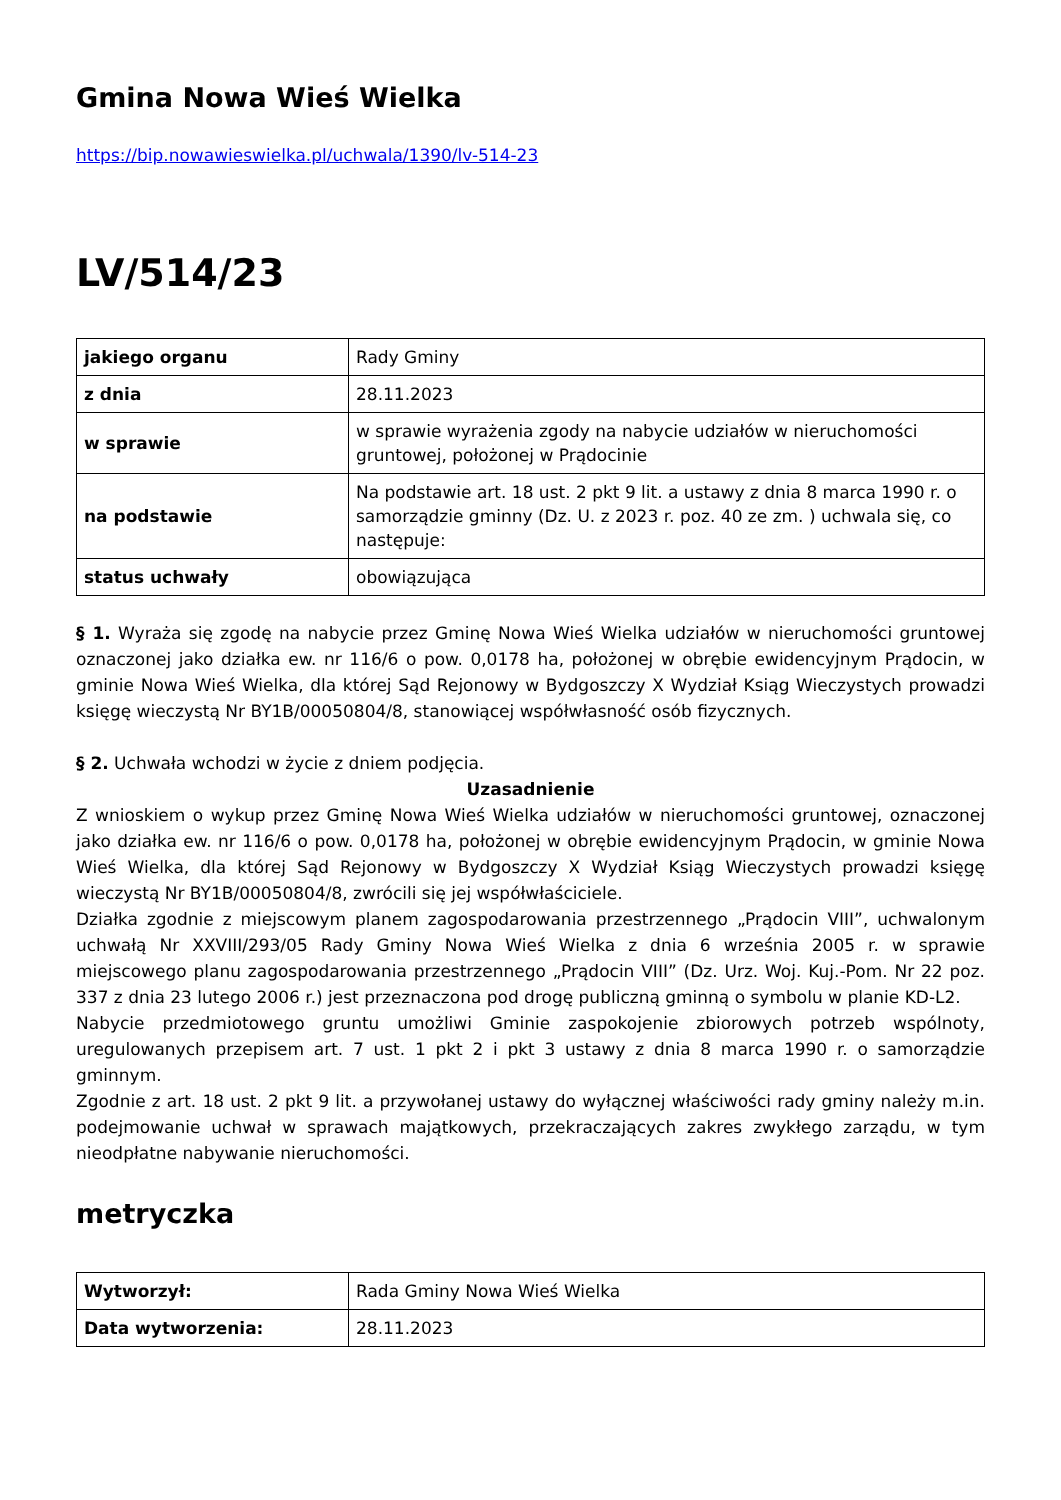Gmina Nowa Wieś Wielka
https://bip.nowawieswielka.pl/uchwala/1390/lv-514-23
LV/514/23
| jakiego organu | Rady Gminy |
| z dnia | 28.11.2023 |
| w sprawie | w sprawie wyrażenia zgody na nabycie udziałów w nieruchomości gruntowej, położonej w Prądocinie |
| na podstawie | Na podstawie art. 18 ust. 2 pkt 9 lit. a ustawy z dnia 8 marca 1990 r. o samorządzie gminny (Dz. U. z 2023 r. poz. 40 ze zm. ) uchwala się, co następuje: |
| status uchwały | obowiązująca |
§ 1. Wyraża się zgodę na nabycie przez Gminę Nowa Wieś Wielka udziałów w nieruchomości gruntowej oznaczonej jako działka ew. nr 116/6 o pow. 0,0178 ha, położonej w obrębie ewidencyjnym Prądocin, w gminie Nowa Wieś Wielka, dla której Sąd Rejonowy w Bydgoszczy X Wydział Ksiąg Wieczystych prowadzi księgę wieczystą Nr BY1B/00050804/8, stanowiącej współwłasność osób fizycznych.
§ 2. Uchwała wchodzi w życie z dniem podjęcia.
Uzasadnienie
Z wnioskiem o wykup przez Gminę Nowa Wieś Wielka udziałów w nieruchomości gruntowej, oznaczonej jako działka ew. nr 116/6 o pow. 0,0178 ha, położonej w obrębie ewidencyjnym Prądocin, w gminie Nowa Wieś Wielka, dla której Sąd Rejonowy w Bydgoszczy X Wydział Ksiąg Wieczystych prowadzi księgę wieczystą Nr BY1B/00050804/8, zwrócili się jej współwłaściciele.
Działka zgodnie z miejscowym planem zagospodarowania przestrzennego „Prądocin VIII”, uchwalonym uchwałą Nr XXVIII/293/05 Rady Gminy Nowa Wieś Wielka z dnia 6 września 2005 r. w sprawie miejscowego planu zagospodarowania przestrzennego „Prądocin VIII” (Dz. Urz. Woj. Kuj.-Pom. Nr 22 poz. 337 z dnia 23 lutego 2006 r.) jest przeznaczona pod drogę publiczną gminną o symbolu w planie KD-L2.
Nabycie przedmiotowego gruntu umożliwi Gminie zaspokojenie zbiorowych potrzeb wspólnoty, uregulowanych przepisem art. 7 ust. 1 pkt 2 i pkt 3 ustawy z dnia 8 marca 1990 r. o samorządzie gminnym.
Zgodnie z art. 18 ust. 2 pkt 9 lit. a przywołanej ustawy do wyłącznej właściwości rady gminy należy m.in. podejmowanie uchwał w sprawach majątkowych, przekraczających zakres zwykłego zarządu, w tym nieodpłatne nabywanie nieruchomości.
metryczka
| Wytworzył: | Rada Gminy Nowa Wieś Wielka |
| Data wytworzenia: | 28.11.2023 |